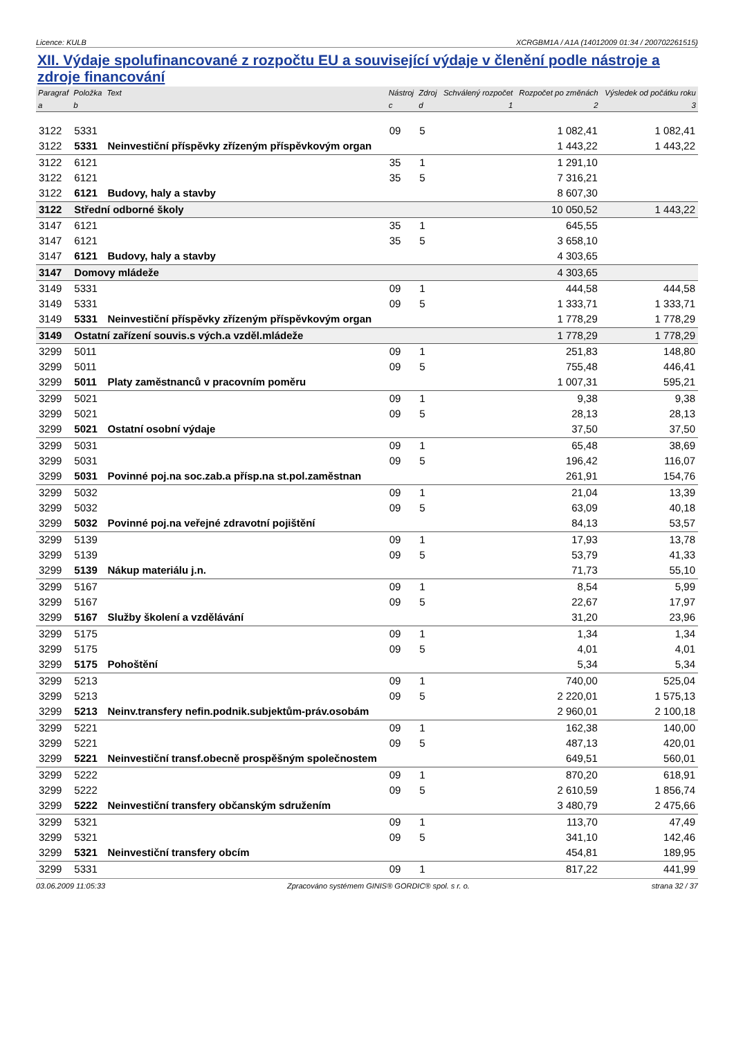Licence: KULB XCRGBM1A / A1A (14012009 01:34 / 200702261515)
XII. Výdaje spolufinancované z rozpočtu EU a související výdaje v členění podle nástroje a zdroje financování
| Paragraf | Položka | Text | Nástroj | Zdroj | Schválený rozpočet | Rozpočet po změnách | Výsledek od počátku roku |
| --- | --- | --- | --- | --- | --- | --- | --- |
| a | b | | c | d | 1 | 2 | 3 |
| 3122 | 5331 | | 09 | 5 | | 1 082,41 | 1 082,41 |
| 3122 | 5331 | Neinvestiční příspěvky zřízeným příspěvkovým organ | | | | 1 443,22 | 1 443,22 |
| 3122 | 6121 | | 35 | 1 | | 1 291,10 | |
| 3122 | 6121 | | 35 | 5 | | 7 316,21 | |
| 3122 | 6121 | Budovy, haly a stavby | | | | 8 607,30 | |
| 3122 | Střední odborné školy | | | | | 10 050,52 | 1 443,22 |
| 3147 | 6121 | | 35 | 1 | | 645,55 | |
| 3147 | 6121 | | 35 | 5 | | 3 658,10 | |
| 3147 | 6121 | Budovy, haly a stavby | | | | 4 303,65 | |
| 3147 | Domovy mládeže | | | | | 4 303,65 | |
| 3149 | 5331 | | 09 | 1 | | 444,58 | 444,58 |
| 3149 | 5331 | | 09 | 5 | | 1 333,71 | 1 333,71 |
| 3149 | 5331 | Neinvestiční příspěvky zřízeným příspěvkovým organ | | | | 1 778,29 | 1 778,29 |
| 3149 | Ostatní zařízení souvis.s vých.a vzděl.mládeže | | | | | 1 778,29 | 1 778,29 |
| 3299 | 5011 | | 09 | 1 | | 251,83 | 148,80 |
| 3299 | 5011 | | 09 | 5 | | 755,48 | 446,41 |
| 3299 | 5011 | Platy zaměstnanců v pracovním poměru | | | | 1 007,31 | 595,21 |
| 3299 | 5021 | | 09 | 1 | | 9,38 | 9,38 |
| 3299 | 5021 | | 09 | 5 | | 28,13 | 28,13 |
| 3299 | 5021 | Ostatní osobní výdaje | | | | 37,50 | 37,50 |
| 3299 | 5031 | | 09 | 1 | | 65,48 | 38,69 |
| 3299 | 5031 | | 09 | 5 | | 196,42 | 116,07 |
| 3299 | 5031 | Povinné poj.na soc.zab.a přísp.na st.pol.zaměstnan | | | | 261,91 | 154,76 |
| 3299 | 5032 | | 09 | 1 | | 21,04 | 13,39 |
| 3299 | 5032 | | 09 | 5 | | 63,09 | 40,18 |
| 3299 | 5032 | Povinné poj.na veřejné zdravotní pojištění | | | | 84,13 | 53,57 |
| 3299 | 5139 | | 09 | 1 | | 17,93 | 13,78 |
| 3299 | 5139 | | 09 | 5 | | 53,79 | 41,33 |
| 3299 | 5139 | Nákup materiálu j.n. | | | | 71,73 | 55,10 |
| 3299 | 5167 | | 09 | 1 | | 8,54 | 5,99 |
| 3299 | 5167 | | 09 | 5 | | 22,67 | 17,97 |
| 3299 | 5167 | Služby školení a vzdělávání | | | | 31,20 | 23,96 |
| 3299 | 5175 | | 09 | 1 | | 1,34 | 1,34 |
| 3299 | 5175 | | 09 | 5 | | 4,01 | 4,01 |
| 3299 | 5175 | Pohoštění | | | | 5,34 | 5,34 |
| 3299 | 5213 | | 09 | 1 | | 740,00 | 525,04 |
| 3299 | 5213 | | 09 | 5 | | 2 220,01 | 1 575,13 |
| 3299 | 5213 | Neinv.transfery nefin.podnik.subjektům-práv.osobám | | | | 2 960,01 | 2 100,18 |
| 3299 | 5221 | | 09 | 1 | | 162,38 | 140,00 |
| 3299 | 5221 | | 09 | 5 | | 487,13 | 420,01 |
| 3299 | 5221 | Neinvestiční transf.obecně prospěšným společnostem | | | | 649,51 | 560,01 |
| 3299 | 5222 | | 09 | 1 | | 870,20 | 618,91 |
| 3299 | 5222 | | 09 | 5 | | 2 610,59 | 1 856,74 |
| 3299 | 5222 | Neinvestiční transfery občanským sdružením | | | | 3 480,79 | 2 475,66 |
| 3299 | 5321 | | 09 | 1 | | 113,70 | 47,49 |
| 3299 | 5321 | | 09 | 5 | | 341,10 | 142,46 |
| 3299 | 5321 | Neinvestiční transfery obcím | | | | 454,81 | 189,95 |
| 3299 | 5331 | | 09 | 1 | | 817,22 | 441,99 |
03.06.2009 11:05:33 Zpracováno systémem GINIS® GORDIC® spol. s r. o. strana 32 / 37